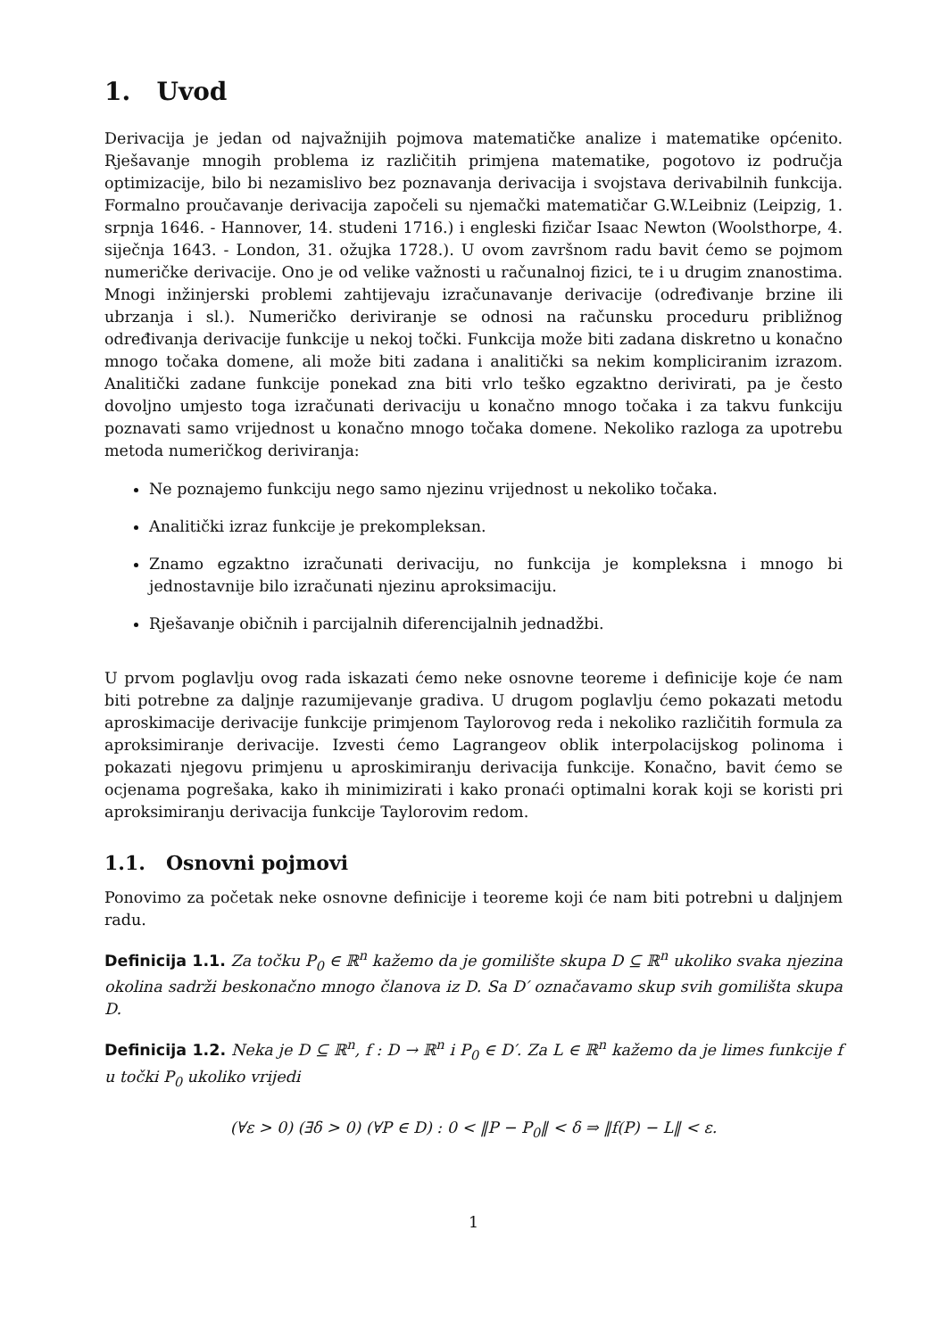1. Uvod
Derivacija je jedan od najvažnijih pojmova matematičke analize i matematike općenito. Rješavanje mnogih problema iz različitih primjena matematike, pogotovo iz područja optimizacije, bilo bi nezamislivo bez poznavanja derivacija i svojstava derivabilnih funkcija. Formalno proučavanje derivacija započeli su njemački matematičar G.W.Leibniz (Leipzig, 1. srpnja 1646. - Hannover, 14. studeni 1716.) i engleski fizičar Isaac Newton (Woolsthorpe, 4. siječnja 1643. - London, 31. ožujka 1728.). U ovom završnom radu bavit ćemo se pojmom numeričke derivacije. Ono je od velike važnosti u računalnoj fizici, te i u drugim znanostima. Mnogi inžinjerski problemi zahtijevaju izračunavanje derivacije (određivanje brzine ili ubrzanja i sl.). Numeričko deriviranje se odnosi na računsku proceduru približnog određivanja derivacije funkcije u nekoj točki. Funkcija može biti zadana diskretno u konačno mnogo točaka domene, ali može biti zadana i analitički sa nekim kompliciranim izrazom. Analitički zadane funkcije ponekad zna biti vrlo teško egzaktno derivirati, pa je često dovoljno umjesto toga izračunati derivaciju u konačno mnogo točaka i za takvu funkciju poznavati samo vrijednost u konačno mnogo točaka domene. Nekoliko razloga za upotrebu metoda numeričkog deriviranja:
Ne poznajemo funkciju nego samo njezinu vrijednost u nekoliko točaka.
Analitički izraz funkcije je prekompleksan.
Znamo egzaktno izračunati derivaciju, no funkcija je kompleksna i mnogo bi jednostavnije bilo izračunati njezinu aproksimaciju.
Rješavanje običnih i parcijalnih diferencijalnih jednadžbi.
U prvom poglavlju ovog rada iskazati ćemo neke osnovne teoreme i definicije koje će nam biti potrebne za daljnje razumijevanje gradiva. U drugom poglavlju ćemo pokazati metodu aproskimacije derivacije funkcije primjenom Taylorovog reda i nekoliko različitih formula za aproksimiranje derivacije. Izvesti ćemo Lagrangeov oblik interpolacijskog polinoma i pokazati njegovu primjenu u aproskimiranju derivacija funkcije. Konačno, bavit ćemo se ocjenama pogrešaka, kako ih minimizirati i kako pronaći optimalni korak koji se koristi pri aproksimiranju derivacija funkcije Taylorovim redom.
1.1. Osnovni pojmovi
Ponovimo za početak neke osnovne definicije i teoreme koji će nam biti potrebni u daljnjem radu.
Definicija 1.1. Za točku P<sub>0</sub> ∈ ℝ<sup>n</sup> kažemo da je gomilište skupa D ⊆ ℝ<sup>n</sup> ukoliko svaka njezina okolina sadrži beskonačno mnogo članova iz D. Sa D′ označavamo skup svih gomilišta skupa D.
Definicija 1.2. Neka je D ⊆ ℝ<sup>n</sup>, f : D → ℝ<sup>n</sup> i P<sub>0</sub> ∈ D′. Za L ∈ ℝ<sup>n</sup> kažemo da je limes funkcije f u točki P<sub>0</sub> ukoliko vrijedi
(∀ε > 0) (∃δ > 0) (∀P ∈ D) : 0 < ‖P − P<sub>0</sub>‖ < δ ⇒ ‖f(P) − L‖ < ε.
1